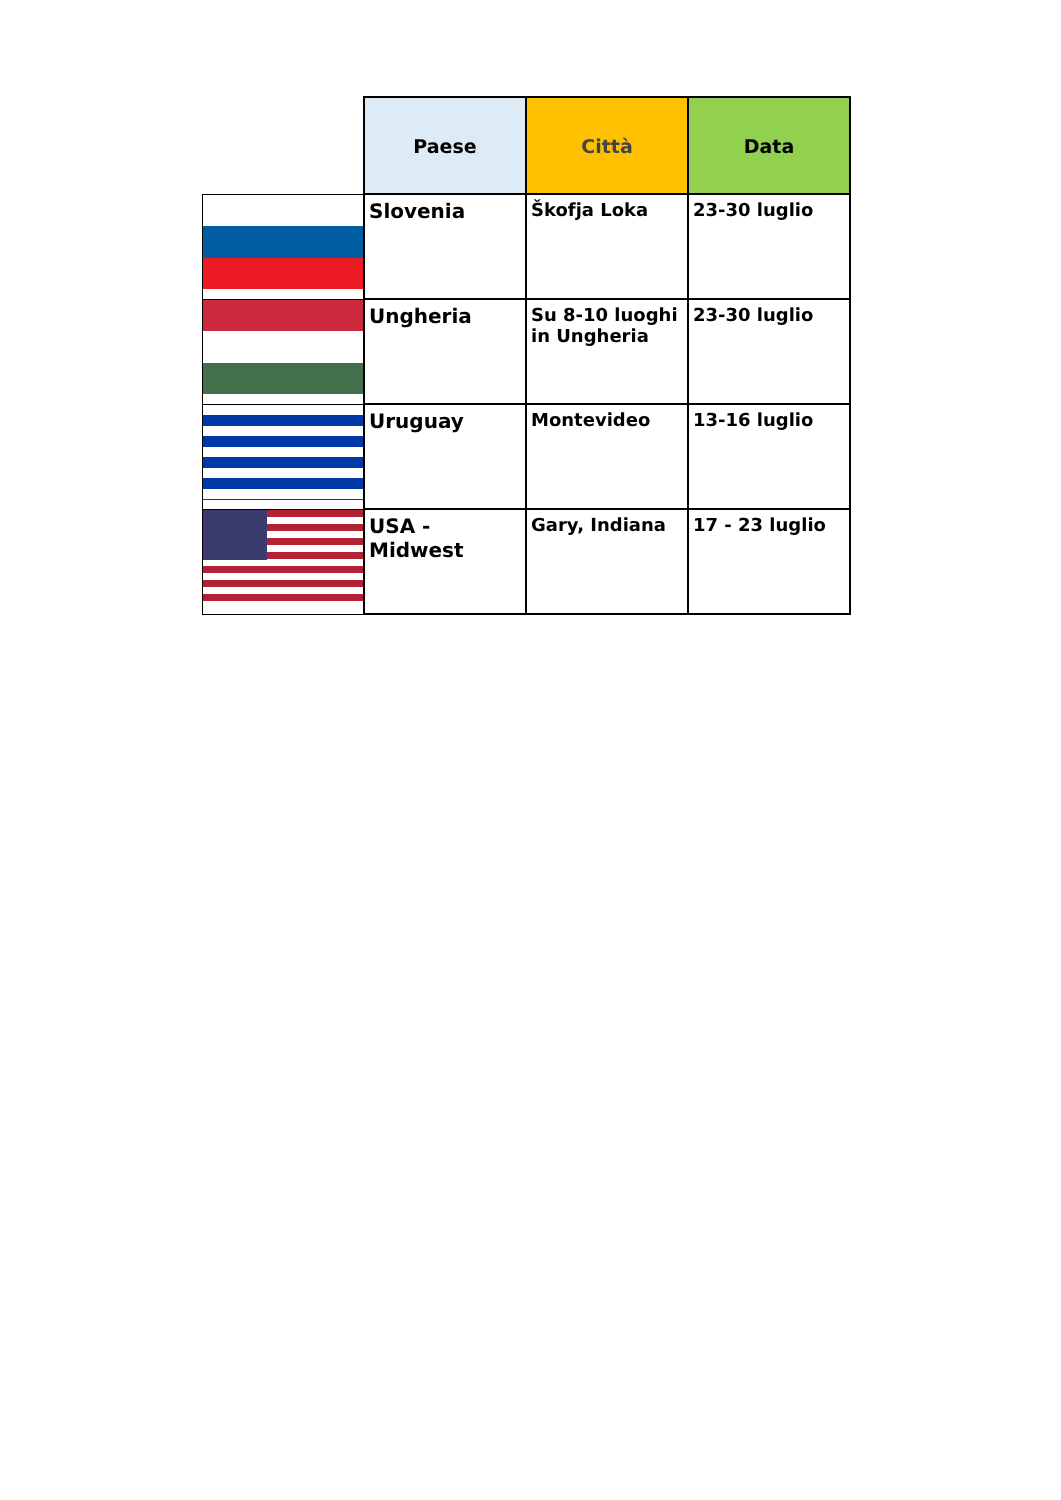| | Paese | Città | Data |
| --- | --- | --- | --- |
| | Slovenia | Škofja Loka | 23-30 luglio |
| | Ungheria | Su 8-10 luoghi in Ungheria | 23-30 luglio |
| | Uruguay | Montevideo | 13-16 luglio |
| | USA - Midwest | Gary, Indiana | 17 - 23 luglio |